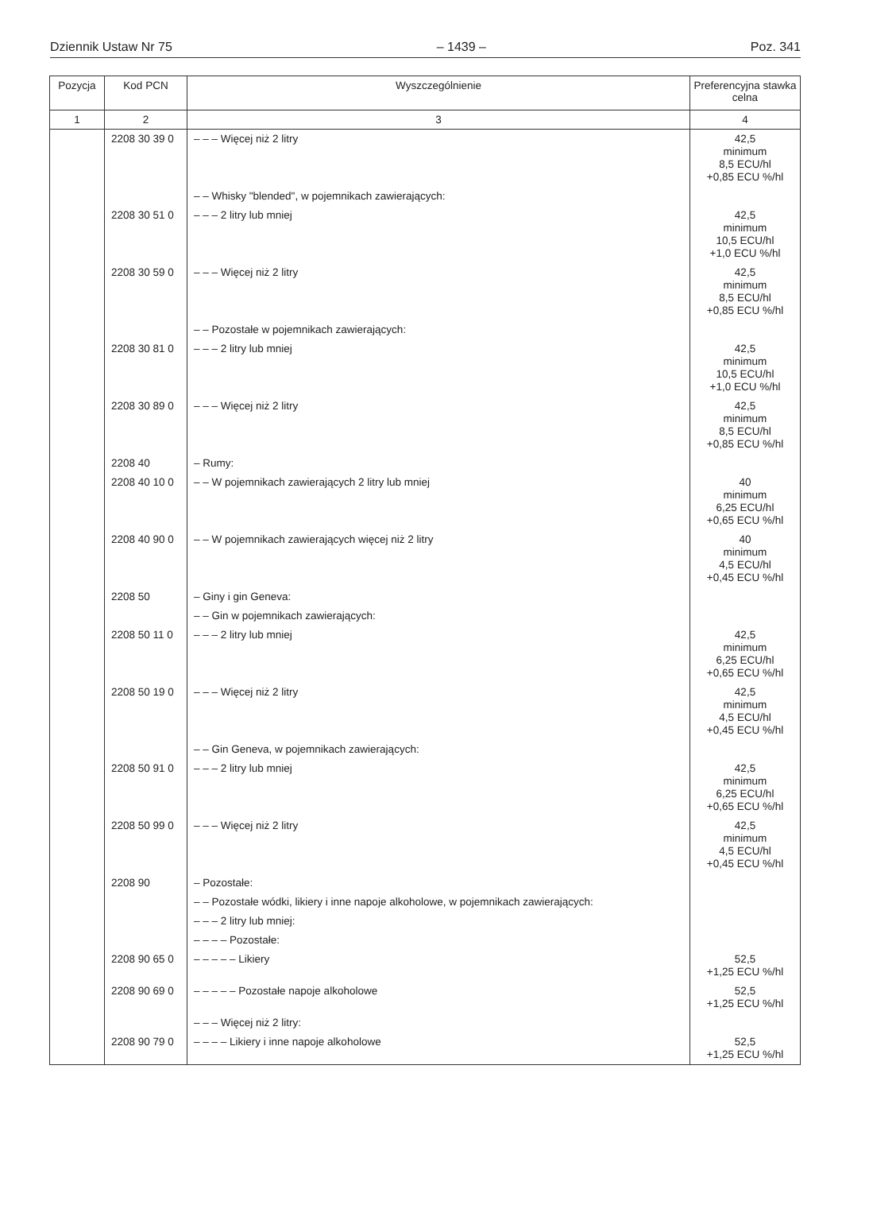Dziennik Ustaw Nr 75 – 1439 – Poz. 341
| Pozycja | Kod PCN | Wyszczególnienie | Preferencyjna stawka celna |
| --- | --- | --- | --- |
| 1 | 2 | 3 | 4 |
| | 2208 30 39 0 | – – – Więcej niż 2 litry | 42,5 minimum 8,5 ECU/hl +0,85 ECU %/hl |
| | | – – Whisky "blended", w pojemnikach zawierających: | |
| | 2208 30 51 0 | – – – 2 litry lub mniej | 42,5 minimum 10,5 ECU/hl +1,0 ECU %/hl |
| | 2208 30 59 0 | – – – Więcej niż 2 litry | 42,5 minimum 8,5 ECU/hl +0,85 ECU %/hl |
| | | – – Pozostałe w pojemnikach zawierających: | |
| | 2208 30 81 0 | – – – 2 litry lub mniej | 42,5 minimum 10,5 ECU/hl +1,0 ECU %/hl |
| | 2208 30 89 0 | – – – Więcej niż 2 litry | 42,5 minimum 8,5 ECU/hl +0,85 ECU %/hl |
| | 2208 40 | – Rumy: | |
| | 2208 40 10 0 | – – W pojemnikach zawierających 2 litry lub mniej | 40 minimum 6,25 ECU/hl +0,65 ECU %/hl |
| | 2208 40 90 0 | – – W pojemnikach zawierających więcej niż 2 litry | 40 minimum 4,5 ECU/hl +0,45 ECU %/hl |
| | 2208 50 | – Giny i gin Geneva: | |
| | | – – Gin w pojemnikach zawierających: | |
| | 2208 50 11 0 | – – – 2 litry lub mniej | 42,5 minimum 6,25 ECU/hl +0,65 ECU %/hl |
| | 2208 50 19 0 | – – – Więcej niż 2 litry | 42,5 minimum 4,5 ECU/hl +0,45 ECU %/hl |
| | | – – Gin Geneva, w pojemnikach zawierających: | |
| | 2208 50 91 0 | – – – 2 litry lub mniej | 42,5 minimum 6,25 ECU/hl +0,65 ECU %/hl |
| | 2208 50 99 0 | – – – Więcej niż 2 litry | 42,5 minimum 4,5 ECU/hl +0,45 ECU %/hl |
| | 2208 90 | – Pozostałe: | |
| | | – – Pozostałe wódki, likiery i inne napoje alkoholowe, w pojemnikach zawierających: | |
| | | – – – 2 litry lub mniej: | |
| | | – – – – Pozostałe: | |
| | 2208 90 65 0 | – – – – – Likiery | 52,5 +1,25 ECU %/hl |
| | 2208 90 69 0 | – – – – – Pozostałe napoje alkoholowe | 52,5 +1,25 ECU %/hl |
| | | – – – Więcej niż 2 litry: | |
| | 2208 90 79 0 | – – – – Likiery i inne napoje alkoholowe | 52,5 +1,25 ECU %/hl |